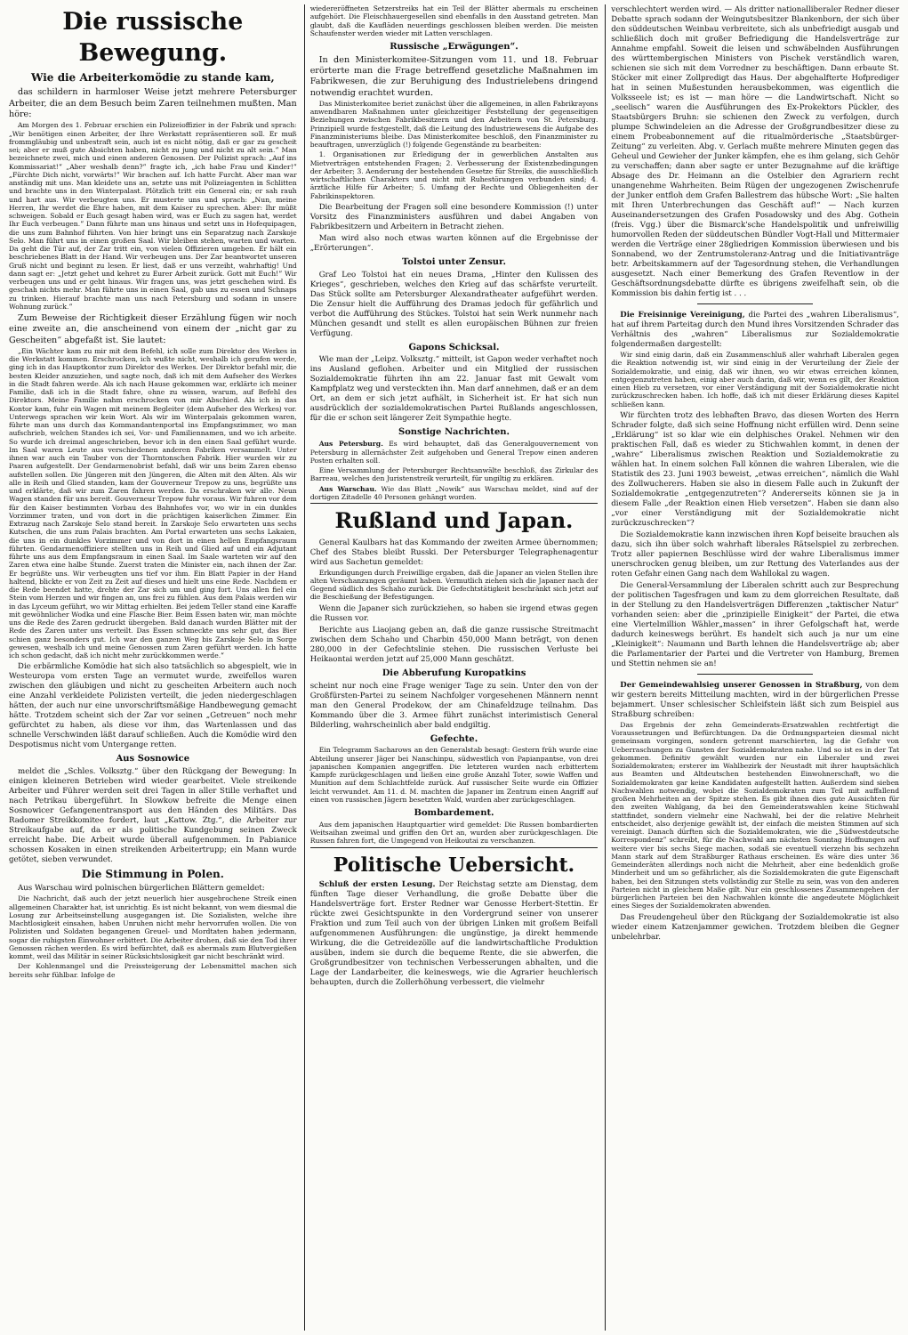Die russische Bewegung.
Wie die Arbeiterkomödie zu stande kam,
das schildern in harmloser Weise jetzt mehrere Petersburger Arbeiter, die an dem Besuch beim Zaren teilnehmen mußten. Man höre:
Am Morgen des 1. Februar erschien ein Polizeioffizier in der Fabrik und sprach: „Wir benötigen einen Arbeiter, der Ihre Werkstatt repräsentieren soll. Er muß frommgläubig und unbestraft sein, auch ist es nicht nötig, daß er gar zu gescheit sei; aber er muß gute Absichten haben, nicht zu jung und nicht zu alt sein.“ Man bezeichnete zwei, mich und einen anderen Genossen. Der Polizist sprach: „Auf ins Kommissariat!“ „Aber weshalb denn?“ fragte ich, „ich habe Frau und Kinder!“ „Fürchte Dich nicht, vorwärts!“ Wir brachen auf. Ich hatte Furcht. Aber man war anständig mit uns. Man kleidete uns an, setzte uns mit Polizeiagenten in Schlitten und brachte uns in den Winterpalast. Plötzlich tritt ein General ein; er sah rauh und hart aus. Wir verbeugten uns. Er musterte uns und sprach: „Nun, meine Herren, Ihr werdet die Ehre haben, mit dem Kaiser zu sprechen. Aber: Ihr müßt schweigen. Sobald er Euch gesagt haben wird, was er Euch zu sagen hat, werdet Ihr Euch verbeugen.“ Dann führte man uns hinaus und setzt uns in Hofequipagen, die uns zum Bahnhof führten. Von hier bringt uns ein Separatzug nach Zarskoje Selo. Man führt uns in einen großen Saal. Wir bleiben stehen, warten und warten. Da geht die Tür auf, der Zar tritt ein, von vielen Offizieren umgeben. Er hält ein beschriebenes Blatt in der Hand. Wir verbeugen uns. Der Zar beantwortet unseren Gruß nicht und beginnt zu lesen. Er liest, daß er uns verzeiht, wahrhaftig! Und dann sagt er: „Jetzt gehet und kehret zu Eurer Arbeit zurück. Gott mit Euch!“ Wir verbeugen uns und er geht hinaus. Wir fragen uns, was jetzt geschehen wird. Es geschah nichts mehr. Man führte uns in einen Saal, gab uns zu essen und Schnaps zu trinken. Hierauf brachte man uns nach Petersburg und sodann in unsere Wohnung zurück.“
Zum Beweise der Richtigkeit dieser Erzählung fügen wir noch eine zweite an, die anscheinend von einem der „nicht gar zu Gescheiten“ abgefaßt ist. Sie lautet:
„Ein Wächter kam zu mir mit dem Befehl, ich solle zum Direktor des Werkes in die Werkstatt kommen. Erschrocken, ich wußte nicht, weshalb ich gerufen werde, ging ich in das Hauptkontor zum Direktor des Werkes. Der Direktor befahl mir, die besten Kleider anzuziehen, und sagte noch, daß ich mit dem Aufseher des Werkes in die Stadt fahren werde. Als ich nach Hause gekommen war, erklärte ich meiner Familie, daß ich in die Stadt fahre, ohne zu wissen, warum, auf Befehl des Direktors. Meine Familie nahm erschrocken von mir Abschied. Als ich in das Kontor kam, fuhr ein Wagen mit meinem Begleiter (dem Aufseher des Werkes) vor. Unterwegs sprachen wir kein Wort. Als wir im Winterpalais gekommen waren, führte man uns durch das Kommandantenportal ins Empfangszimmer, wo man aufschrieb, welchen Standes ich sei, Vor- und Familiennamen, und wo ich arbeite. So wurde ich dreimal angeschrieben, bevor ich in den einen Saal geführt wurde. Im Saal waren Leute aus verschiedenen anderen Fabriken versammelt. Unter ihnen war auch ein Tauber von der Thorntonschen Fabrik. Hier wurden wir zu Paaren aufgestellt. Der Gendarmenobrist befahl, daß wir uns beim Zaren ebenso aufstellen sollen. Die Jüngeren mit den Jüngeren, die Alten mit den Alten. Als wir alle in Reih und Glied standen, kam der Gouverneur Trepow zu uns, begrüßte uns und erklärte, daß wir zum Zaren fahren werden. Da erschraken wir alle. Neun Wagen standen für uns bereit. Gouverneur Trepow fuhr voraus. Wir fuhren vor dem für den Kaiser bestimmten Vorbau des Bahnhofes vor, wo wir in ein dunkles Vorzimmer traten, und von dort in die prächtigen kaiserlichen Zimmer. Ein Extrazug nach Zarskoje Selo stand bereit. In Zarskoje Selo erwarteten uns sechs Kutschen, die uns zum Palais brachten. Am Portal erwarteten uns sechs Lakaien, die uns in ein dunkles Vorzimmer und von dort in einen hellen Empfangsraum führten. Gendarmenoffiziere stellten uns in Reih und Glied auf und ein Adjutant führte uns aus dem Empfangsraum in einen Saal. Im Saale warteten wir auf den Zaren etwa eine halbe Stunde. Zuerst traten die Minister ein, nach ihnen der Zar. Er begrüßte uns. Wir verbeugten uns tief vor ihm. Ein Blatt Papier in der Hand haltend, blickte er von Zeit zu Zeit auf dieses und hielt uns eine Rede. Nachdem er die Rede beendet hatte, drehte der Zar sich um und ging fort. Uns allen fiel ein Stein vom Herzen und wir fingen an, uns frei zu fühlen. Aus dem Palais werden wir in das Lyceum geführt, wo wir Mittag erhielten. Bei jedem Teller stand eine Karaffe mit gewöhnlicher Wodka und eine Flasche Bier. Beim Essen baten wir, man möchte uns die Rede des Zaren gedruckt übergeben. Bald danach wurden Blätter mit der Rede des Zaren unter uns verteilt. Das Essen schmeckte uns sehr gut, das Bier schien ganz besonders gut. Ich war den ganzen Weg bis Zarskoje Selo in Sorge gewesen, weshalb ich und meine Genossen zum Zaren geführt werden. Ich hatte ich schon gedacht, daß ich nicht mehr zurückkommen werde.“
Die erbärmliche Komödie hat sich also tatsächlich so abgespielt, wie in Westeuropa vom ersten Tage an vermutet wurde, zweifellos waren zwischen den gläubigen und nicht zu gescheiten Arbeitern auch noch eine Anzahl verkleidete Polizisten verteilt, die jeden niedergeschlagen hätten, der auch nur eine unvorschriftsmäßige Handbewegung gemacht hätte. Trotzdem scheint sich der Zar vor seinen „Getreuen“ noch mehr gefürchtet zu haben, als diese vor ihm, das Wartenlassen und das schnelle Verschwinden läßt darauf schließen. Auch die Komödie wird den Despotismus nicht vom Untergange retten.
Aus Sosnowice
meldet die „Schles. Volksztg.“ über den Rückgang der Bewegung: In einigen kleineren Betrieben wird wieder gearbeitet. Viele streikende Arbeiter und Führer werden seit drei Tagen in aller Stille verhaftet und nach Petrikau übergeführt. In Slowkow befreite die Menge einen Sosnowicer Gefangenentransport aus den Händen des Militärs. Das Radomer Streikkomitee fordert, laut „Kattow. Ztg.“, die Arbeiter zur Streikaufgabe auf, da er als politische Kundgebung seinen Zweck erreicht habe. Die Arbeit wurde überall aufgenommen. In Pabianice schossen Kosaken in einen streikenden Arbeitertrupp; ein Mann wurde getötet, sieben verwundet.
Die Stimmung in Polen.
Aus Warschau wird polnischen bürgerlichen Blättern gemeldet:
Die Nachricht, daß auch der jetzt neuerlich hier ausgebrochene Streik einen allgemeinen Charakter hat, ist unrichtig. Es ist nicht bekannt, von wem diesmal die Losung zur Arbeitseinstellung ausgegangen ist. Die Sozialisten, welche ihre Machtlosigkeit einsahen, haben Unruhen nicht mehr hervorrufen wollen. Die von Polizisten und Soldaten begangenen Greuel- und Mordtaten haben jedermann, sogar die ruhigsten Einwohner erbittert. Die Arbeiter drohen, daß sie den Tod ihrer Genossen rächen werden. Es wird befürchtet, daß es abermals zum Blutvergießen kommt, weil das Militär in seiner Rücksichtslosigkeit gar nicht beschränkt wird.
Der Kohlenmangel und die Preissteigerung der Lebensmittel machen sich bereits sehr fühlbar. Infolge de
wiedereröffneten Setzerstreiks hat ein Teil der Blätter abermals zu erscheinen aufgehört. Die Fleischhauergesellen sind ebenfalls in den Ausstand getreten. Man glaubt, daß die Kaufläden neuerdings geschlossen bleiben werden. Die meisten Schaufenster werden wieder mit Latten verschlagen.
Russische „Erwägungen“.
In den Ministerkomitee-Sitzungen vom 11. und 18. Februar erörterte man die Frage betreffend gesetzliche Maßnahmen im Fabrikwesen, die zur Beruhigung des Industrielebens dringend notwendig erachtet wurden.
Das Ministerkomitee beriet zunächst über die allgemeinen, in allen Fabrikrayons anwendbaren Maßnahmen unter gleichzeitiger Feststellung der gegenseitigen Beziehungen zwischen Fabrikbesitzern und den Arbeitern von St. Petersburg. Prinzipiell wurde festgestellt, daß die Leitung des Industriewesens die Aufgabe des Finanzministeriums bleibe. Das Ministerkomitee beschloß, den Finanzminister zu beauftragen, unverzüglich (!) folgende Gegenstände zu bearbeiten:
1. Organisationen zur Erledigung der in gewerblichen Anstalten aus Mietverträgen entstehenden Fragen; 2. Verbesserung der Existenzbedingungen der Arbeiter; 3. Aenderung der bestehenden Gesetze für Streiks, die ausschließlich wirtschaftlichen Charakters und nicht mit Ruhestörungen verbunden sind; 4. ärztliche Hilfe für Arbeiter; 5. Umfang der Rechte und Obliegenheiten der Fabrikinspektoren.
Die Bearbeitung der Fragen soll eine besondere Kommission (!) unter Vorsitz des Finanzministers ausführen und dabei Angaben von Fabrikbesitzern und Arbeitern in Betracht ziehen.
Man wird also noch etwas warten können auf die Ergebnisse der „Erörterungen“.
Tolstoi unter Zensur.
Graf Leo Tolstoi hat ein neues Drama, „Hinter den Kulissen des Krieges“, geschrieben, welches den Krieg auf das schärfste verurteilt. Das Stück sollte am Petersburger Alexandratheater aufgeführt werden. Die Zensur hielt die Aufführung des Dramas jedoch für gefährlich und verbot die Aufführung des Stückes. Tolstoi hat sein Werk nunmehr nach München gesandt und stellt es allen europäischen Bühnen zur freien Verfügung.
Gapons Schicksal.
Wie man der „Leipz. Volksztg.“ mitteilt, ist Gapon weder verhaftet noch ins Ausland geflohen. Arbeiter und ein Mitglied der russischen Sozialdemokratie führten ihn am 22. Januar fast mit Gewalt vom Kampfplatz weg und versteckten ihn. Man darf annehmen, daß er an dem Ort, an dem er sich jetzt aufhält, in Sicherheit ist. Er hat sich nun ausdrücklich der sozialdemokratischen Partei Rußlands angeschlossen, für die er schon seit längerer Zeit Sympathie hegte.
Sonstige Nachrichten.
Aus Petersburg. Es wird behauptet, daß das Generalgouvernement von Petersburg in allernächster Zeit aufgehoben und General Trepow einen anderen Posten erhalten soll.
Eine Versammlung der Petersburger Rechtsanwälte beschloß, das Zirkular des Barreau, welches den Juristenstreik verurteilt, für ungiltig zu erklären.
Aus Warschau. Wie das Blatt „Nowik“ aus Warschau meldet, sind auf der dortigen Zitadelle 40 Personen gehängt worden.
Rußland und Japan.
General Kaulbars hat das Kommando der zweiten Armee übernommen; Chef des Stabes bleibt Russki. Der Petersburger Telegraphenagentur wird aus Sachetun gemeldet:
Erkundigungen durch Freiwillige ergaben, daß die Japaner an vielen Stellen ihre alten Verschanzungen geräumt haben. Vermutlich ziehen sich die Japaner nach der Gegend südlich des Schaho zurück. Die Gefechtstätigkeit beschränkt sich jetzt auf die Beschießung der Befestigungen.
Wenn die Japaner sich zurückziehen, so haben sie irgend etwas gegen die Russen vor.
Berichte aus Liaojang geben an, daß die ganze russische Streitmacht zwischen dem Schaho und Charbin 450,000 Mann beträgt, von denen 280,000 in der Gefechtslinie stehen. Die russischen Verluste bei Heikaontai werden jetzt auf 25,000 Mann geschätzt.
Die Abberufung Kuropatkins
scheint nur noch eine Frage weniger Tage zu sein. Unter den von der Großfürsten-Partei zu seinem Nachfolger vorgesehenen Männern nennt man den General Prodekow, der am Chinafeldzuge teilnahm. Das Kommando über die 3. Armee führt zunächst interimistisch General Bilderling, wahrscheinlich aber bald endgiltig.
Gefechte.
Ein Telegramm Sacharows an den Generalstab besagt: Gestern früh wurde eine Abteilung unserer Jäger bei Nanschinpu, südwestlich von Papianpantse, von drei japanischen Kompanien angegriffen. Die letzteren wurden nach erbittertem Kampfe zurückgeschlagen und ließen eine große Anzahl Toter, sowie Waffen und Munition auf dem Schlachtfelde zurück. Auf russischer Seite wurde ein Offizier leicht verwundet. Am 11. d. M. machten die Japaner im Zentrum einen Angriff auf einen von russischen Jägern besetzten Wald, wurden aber zurückgeschlagen.
Bombardement.
Aus dem japanischen Hauptquartier wird gemeldet: Die Russen bombardierten Weitsaihan zweimal und griffen den Ort an, wurden aber zurückgeschlagen. Die Russen fahren fort, die Umgegend von Heikoutai zu verschanzen.
Politische Uebersicht.
Schluß der ersten Lesung. Der Reichstag setzte am Dienstag, dem fünften Tage dieser Verhandlung, die große Debatte über die Handelsverträge fort. Erster Redner war Genosse Herbert-Stettin. Er rückte zwei Gesichtspunkte in den Vordergrund seiner von unserer Fraktion und zum Teil auch von der übrigen Linken mit großem Beifall aufgenommenen Ausführungen: die ungünstige, ja direkt hemmende Wirkung, die die Getreidezölle auf die landwirtschaftliche Produktion ausüben, indem sie durch die bequeme Rente, die sie abwerfen, die Großgrundbesitzer von technischen Verbesserungen abhalten, und die Lage der Landarbeiter, die keineswegs, wie die Agrarier heuchlerisch behaupten, durch die Zollerhöhung verbessert, die vielmehr
verschlechtert werden wird. — Als dritter nationalliberaler Redner dieser Debatte sprach sodann der Weingutsbesitzer Blankenborn, der sich über den süddeutschen Weinbau verbreitete, sich als unbefriedigt ausgab und schließlich doch mit großer Befriedigung die Handelsverträge zur Annahme empfahl. Soweit die leisen und schwäbelnden Ausführungen des württembergischen Ministers von Pischek verständlich waren, schienen sie sich mit dem Vorredner zu beschäftigen. Dann erbaute St. Stöcker mit einer Zollpredigt das Haus. Der abgehalfterte Hofprediger hat in seinen Mußestunden herausbekommen, was eigentlich die Volksseele ist; es ist — man höre — die Landwirtschaft. Nicht so „seelisch“ waren die Ausführungen des Ex-Prokektors Pückler, des Staatsbürgers Bruhn: sie schienen den Zweck zu verfolgen, durch plumpe Schwindeleien an die Adresse der Großgrundbesitzer diese zu einem Probeabonnement auf die ritualmörderische „Staatsbürger-Zeitung“ zu verleiten. Abg. v. Gerlach mußte mehrere Minuten gegen das Geheul und Gewieher der Junker kämpfen, ehe es ihm gelang, sich Gehör zu verschaffen; dann aber sagte er unter Bezugnahme auf die kräftige Absage des Dr. Heimann an die Ostelbier den Agrariern recht unangenehme Wahrheiten. Beim Rügen der ungezogenen Zwischenrufe der Junker entfloh dem Grafen Ballestrem das hübsche Wort: „Sie halten mit Ihren Unterbrechungen das Geschäft auf!“ — Nach kurzen Auseinandersetzungen des Grafen Posadowsky und des Abg. Gothein (freis. Vgg.) über die Bismarck'sche Handelspolitik und unfreiwillig humorvollen Reden der süddeutschen Bündler Vogt-Hall und Mittermaier werden die Verträge einer 28gliedrigen Kommission überwiesen und bis Sonnabend, wo der Zentrumstoleranz-Antrag und die Initiativanträge betr. Arbeitskammern auf der Tagesordnung stehen, die Verhandlungen ausgesetzt. Nach einer Bemerkung des Grafen Reventlow in der Geschäftsordnungsdebatte dürfte es übrigens zweifelhaft sein, ob die Kommission bis dahin fertig ist . . .
Die Freisinnige Vereinigung, die Partei des „wahren Liberalismus“, hat auf ihrem Parteitag durch den Mund ihres Vorsitzenden Schrader das Verhältnis des „wahren“ Liberalismus zur Sozialdemokratie folgendermaßen dargestellt:
Wir sind einig darin, daß ein Zusammenschluß aller wahrhaft Liberalen gegen die Reaktion notwendig ist, wir sind einig in der Verurteilung der Ziele der Sozialdemokratie, und einig, daß wir ihnen, wo wir etwas erreichen können, entgegenzutreten haben, einig aber auch darin, daß wir, wenn es gilt, der Reaktion einen Hieb zu versetzen, vor einer Verständigung mit der Sozialdemokratie nicht zurückzuschrecken haben. Ich hoffe, daß ich mit dieser Erklärung dieses Kapitel schließen kann.
Wir fürchten trotz des lebhaften Bravo, das diesen Worten des Herrn Schrader folgte, daß sich seine Hoffnung nicht erfüllen wird. Denn seine „Erklärung“ ist so klar wie ein delphisches Orakel. Nehmen wir den praktischen Fall, daß es wieder zu Stichwahlen kommt, in denen der „wahre“ Liberalismus zwischen Reaktion und Sozialdemokratie zu wählen hat. In einem solchen Fall können die wahren Liberalen, wie die Statistik des 23. Juni 1903 beweist, „etwas erreichen“, nämlich die Wahl des Zollwucherers. Haben sie also in diesem Falle auch in Zukunft der Sozialdemokratie „entgegenzutreten“? Andererseits können sie ja in diesem Falle „der Reaktion einen Hieb versetzen“. Haben sie dann also „vor einer Verständigung mit der Sozialdemokratie nicht zurückzuschrecken“?
Die Sozialdemokratie kann inzwischen ihren Kopf beiseite brauchen als dazu, sich ihn über solch wahrhaft liberales Rätselspiel zu zerbrechen. Trotz aller papiernen Beschlüsse wird der wahre Liberalismus immer unerschrocken genug bleiben, um zur Rettung des Vaterlandes aus der roten Gefahr einen Gang nach dem Wahllokal zu wagen.
Die General-Versammlung der Liberalen schritt auch zur Besprechung der politischen Tagesfragen und kam zu dem glorreichen Resultate, daß in der Stellung zu den Handelsverträgen Differenzen „taktischer Natur“ vorhanden seien: aber die „prinzipielle Einigkeit“ der Partei, die etwa eine Viertelmillion Wähler„massen“ in ihrer Gefolgschaft hat, werde dadurch keineswegs berührt. Es handelt sich auch ja nur um eine „Kleinigkeit“: Naumann und Barth lehnen die Handelsverträge ab; aber die Parlamentarier der Partei und die Vertreter von Hamburg, Bremen und Stettin nehmen sie an!
Der Gemeindewahlsieg unserer Genossen in Straßburg, von dem wir gestern bereits Mitteilung machten, wird in der bürgerlichen Presse bejammert. Unser schlesischer Schleifstein läßt sich zum Beispiel aus Straßburg schreiben:
Das Ergebnis der zehn Gemeinderats-Ersatzwahlen rechtfertigt die Voraussetzungen und Befürchtungen. Da die Ordnungsparteien diesmal nicht gemeinsam vorgingen, sondern getrennt marschierten, lag die Gefahr von Ueberraschungen zu Gunsten der Sozialdemokraten nahe. Und so ist es in der Tat gekommen. Definitiv gewählt wurden nur ein Liberaler und zwei Sozialdemokraten; ersterer im Wahlbezirk der Neustadt mit ihrer hauptsächlich aus Beamten und Altdeutschen bestehenden Einwohnerschaft, wo die Sozialdemokraten gar keine Kandidaten aufgestellt hatten. Außerdem sind sieben Nachwahlen notwendig, wobei die Sozialdemokraten zum Teil mit auffallend großen Mehrheiten an der Spitze stehen. Es gibt ihnen dies gute Aussichten für den zweiten Wahlgang, da bei den Gemeinderatswahlen keine Stichwahl stattfindet, sondern vielmehr eine Nachwahl, bei der die relative Mehrheit entscheidet, also derjenige gewählt ist, der einfach die meisten Stimmen auf sich vereinigt. Danach dürften sich die Sozialdemokraten, wie die „Südwestdeutsche Korrespondenz“ schreibt, für die Nachwahl am nächsten Sonntag Hoffnungen auf weitere vier bis sechs Siege machen, sodaß sie eventuell vierzehn bis sechzehn Mann stark auf dem Straßburger Rathaus erscheinen. Es wäre dies unter 36 Gemeinderäten allerdings noch nicht die Mehrheit, aber eine bedenklich große Minderheit und um so gefährlicher, als die Sozialdemokraten die gute Eigenschaft haben, bei den Sitzungen stets vollständig zur Stelle zu sein, was von den anderen Parteien nicht in gleichem Maße gilt. Nur ein geschlossenes Zusammengehen der bürgerlichen Parteien bei den Nachwahlen könnte die angedeutete Möglichkeit eines Sieges der Sozialdemokraten abwenden.
Das Freudengeheul über den Rückgang der Sozialdemokratie ist also wieder einem Katzenjammer gewichen. Trotzdem bleiben die Gegner unbelehrbar.